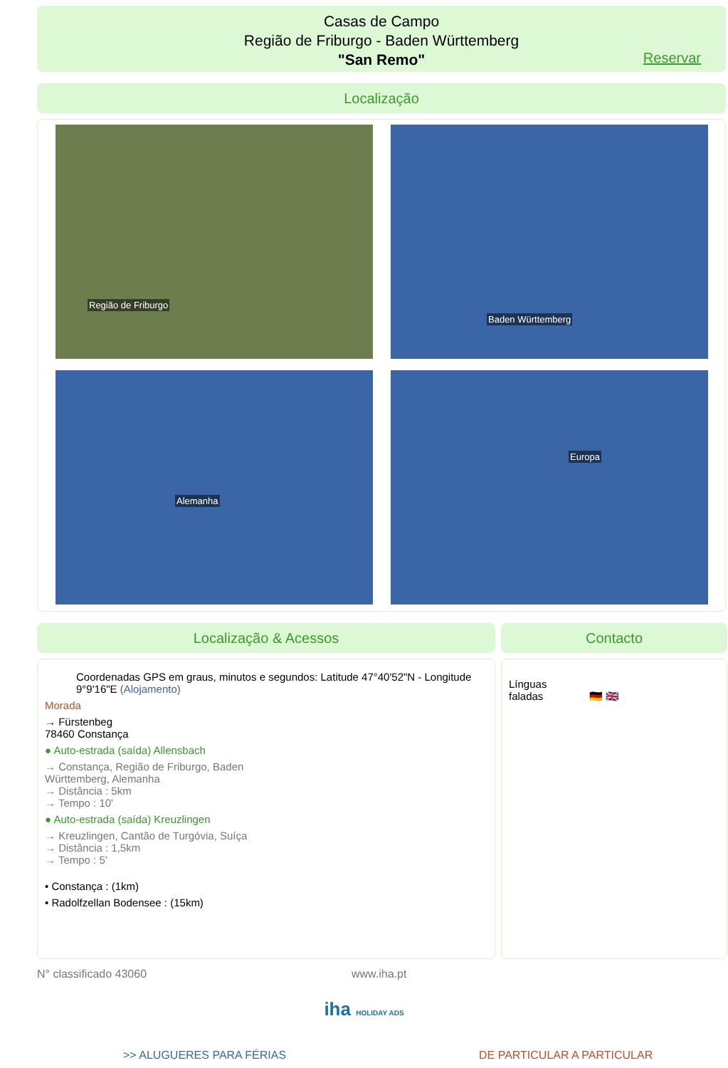Casas de Campo
Região de Friburgo - Baden Württemberg
"San Remo"
Reservar
Localização
Região de Friburgo
Baden Württemberg
Alemanha
Europa
Localização & Acessos
Coordenadas GPS em graus, minutos e segundos: Latitude 47°40'52"N - Longitude 9°9'16"E (Alojamento)
Morada
→ Fürstenbeg
78460 Constança
● Auto-estrada (saída) Allensbach
→ Constança, Região de Friburgo, Baden
Württemberg, Alemanha
→ Distância : 5km
→ Tempo : 10'
● Auto-estrada (saída) Kreuzlingen
→ Kreuzlingen, Cantão de Turgóvia, Suíça
→ Distância : 1,5km
→ Tempo : 5'
• Constança : (1km)
• Radolfzellan Bodensee : (15km)
Contacto
Línguas
faladas 🇩🇪 🇬🇧
N° classificado 43060 www.iha.pt
iha HOLIDAY ADS
>> ALUGUERES PARA FÉRIAS DE PARTICULAR A PARTICULAR